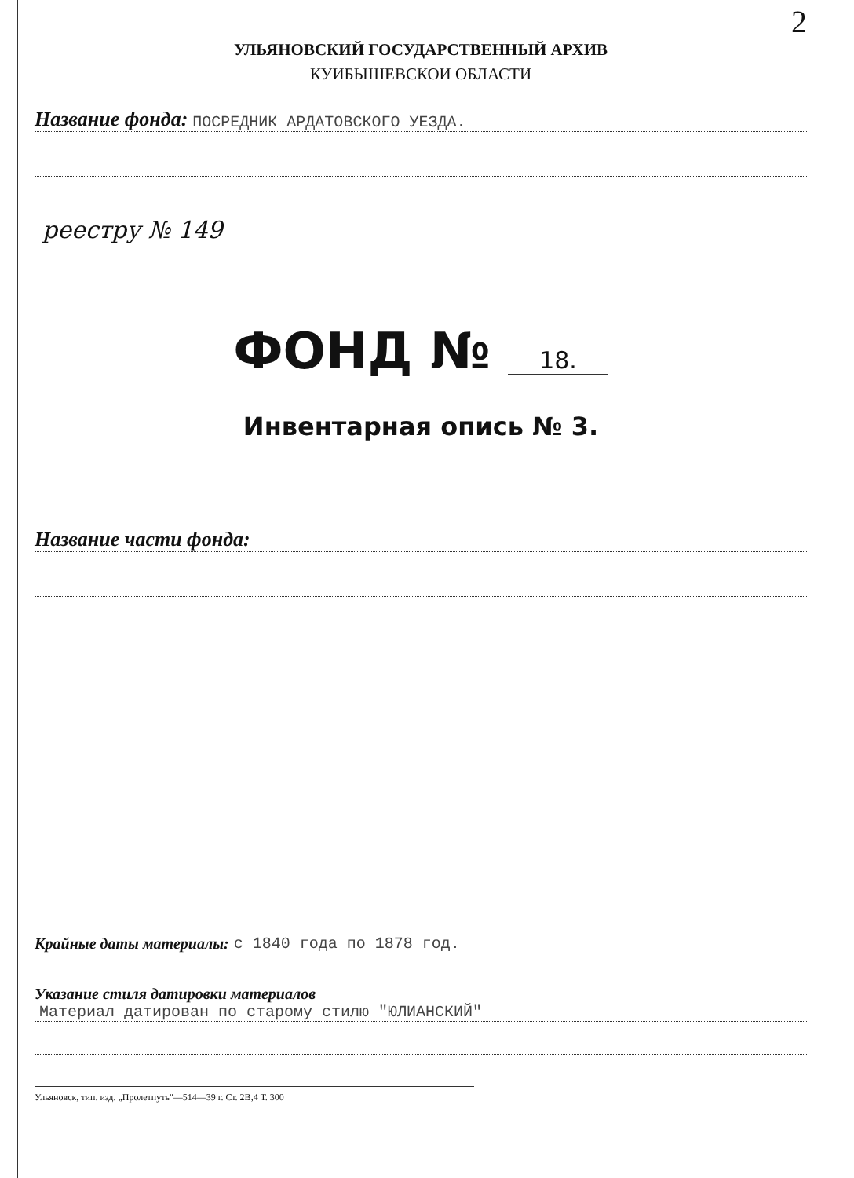2
УЛЬЯНОВСКИЙ ГОСУДАРСТВЕННЫЙ АРХИВ
КУИБЫШЕВСКОИ ОБЛАСТИ
Название фонда: ПОСРЕДНИК АРДАТОВСКОГО УЕЗДА.
реестру № 149
ФОНД № 18.
Инвентарная опись № 3.
Название части фонда:
Крайные даты материалы: с 1840 года по 1878 год.
Указание стиля датировки материалов
Материал датирован по старому стилю "ЮЛИАНСКИЙ"
Ульяновск, тип. изд. „Пролетпуть"—514—39 г. Ст. 2В,4 Т. 300